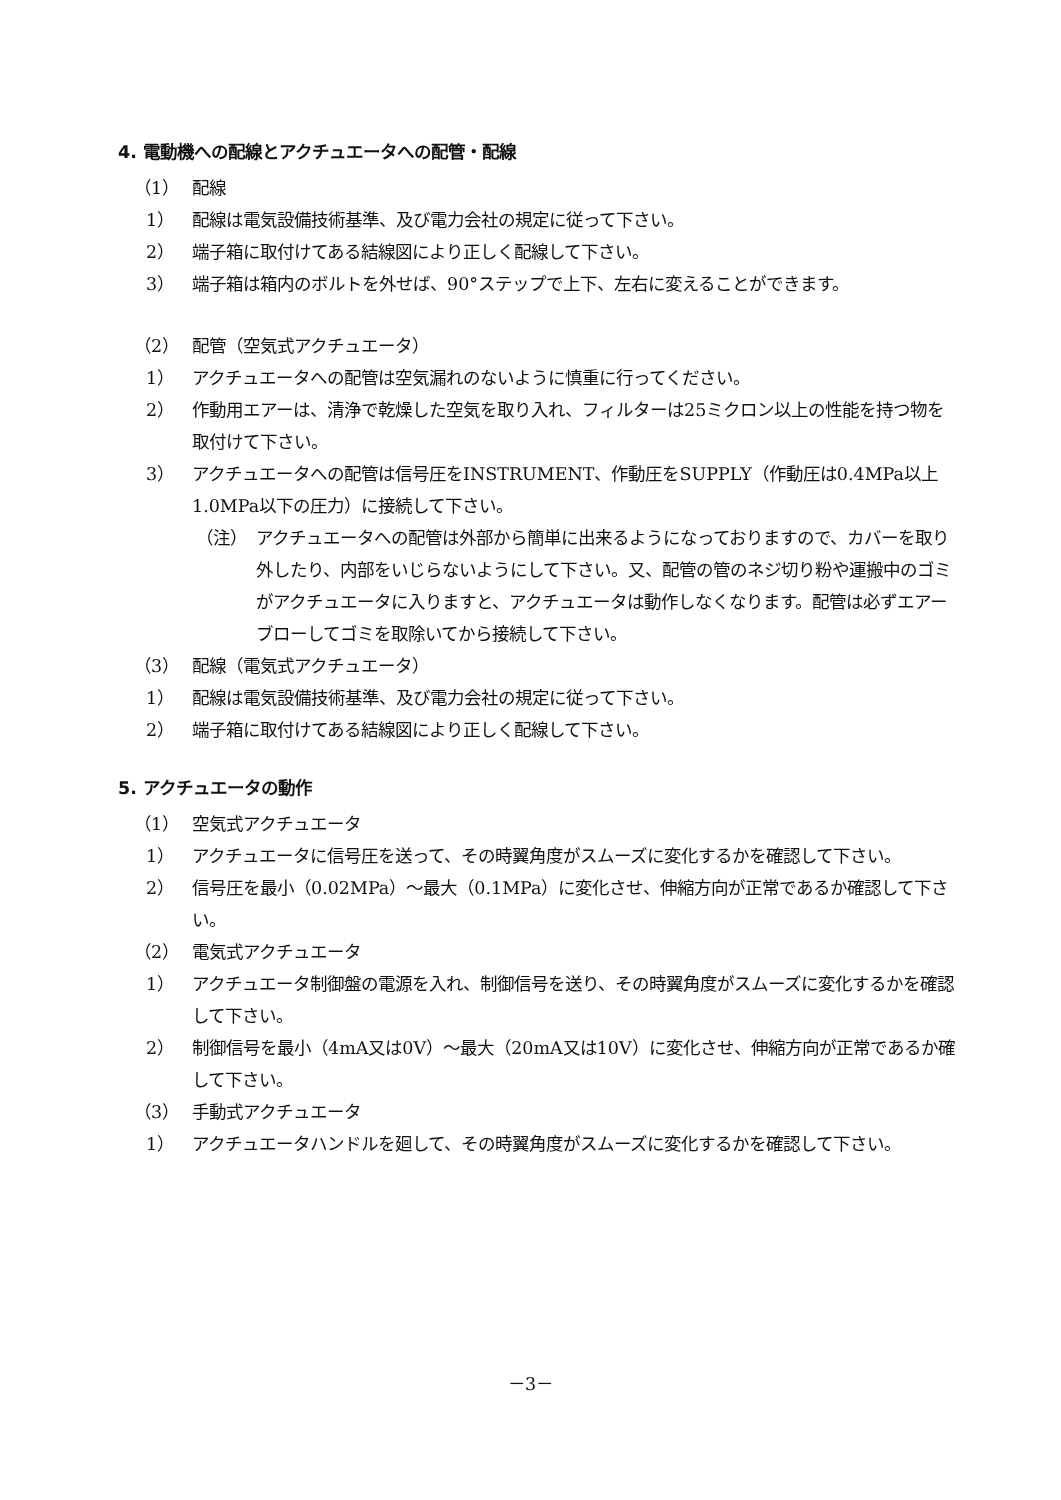4. 電動機への配線とアクチュエータへの配管・配線
（1） 配線
1） 配線は電気設備技術基準、及び電力会社の規定に従って下さい。
2） 端子箱に取付けてある結線図により正しく配線して下さい。
3） 端子箱は箱内のボルトを外せば、90°ステップで上下、左右に変えることができます。
（2） 配管（空気式アクチュエータ）
1） アクチュエータへの配管は空気漏れのないように慎重に行ってください。
2） 作動用エアーは、清浄で乾燥した空気を取り入れ、フィルターは25ミクロン以上の性能を持つ物を取付けて下さい。
3） アクチュエータへの配管は信号圧をINSTRUMENT、作動圧をSUPPLY（作動圧は0.4MPa以上1.0MPa以下の圧力）に接続して下さい。
（注） アクチュエータへの配管は外部から簡単に出来るようになっておりますので、カバーを取り外したり、内部をいじらないようにして下さい。又、配管の管のネジ切り粉や運搬中のゴミがアクチュエータに入りますと、アクチュエータは動作しなくなります。配管は必ずエアーブローしてゴミを取除いてから接続して下さい。
（3） 配線（電気式アクチュエータ）
1） 配線は電気設備技術基準、及び電力会社の規定に従って下さい。
2） 端子箱に取付けてある結線図により正しく配線して下さい。
5. アクチュエータの動作
（1） 空気式アクチュエータ
1） アクチュエータに信号圧を送って、その時翼角度がスムーズに変化するかを確認して下さい。
2） 信号圧を最小（0.02MPa）～最大（0.1MPa）に変化させ、伸縮方向が正常であるか確認して下さい。
（2） 電気式アクチュエータ
1） アクチュエータ制御盤の電源を入れ、制御信号を送り、その時翼角度がスムーズに変化するかを確認して下さい。
2） 制御信号を最小（4mA又は0V）～最大（20mA又は10V）に変化させ、伸縮方向が正常であるか確して下さい。
（3） 手動式アクチュエータ
1） アクチュエータハンドルを廻して、その時翼角度がスムーズに変化するかを確認して下さい。
－3－